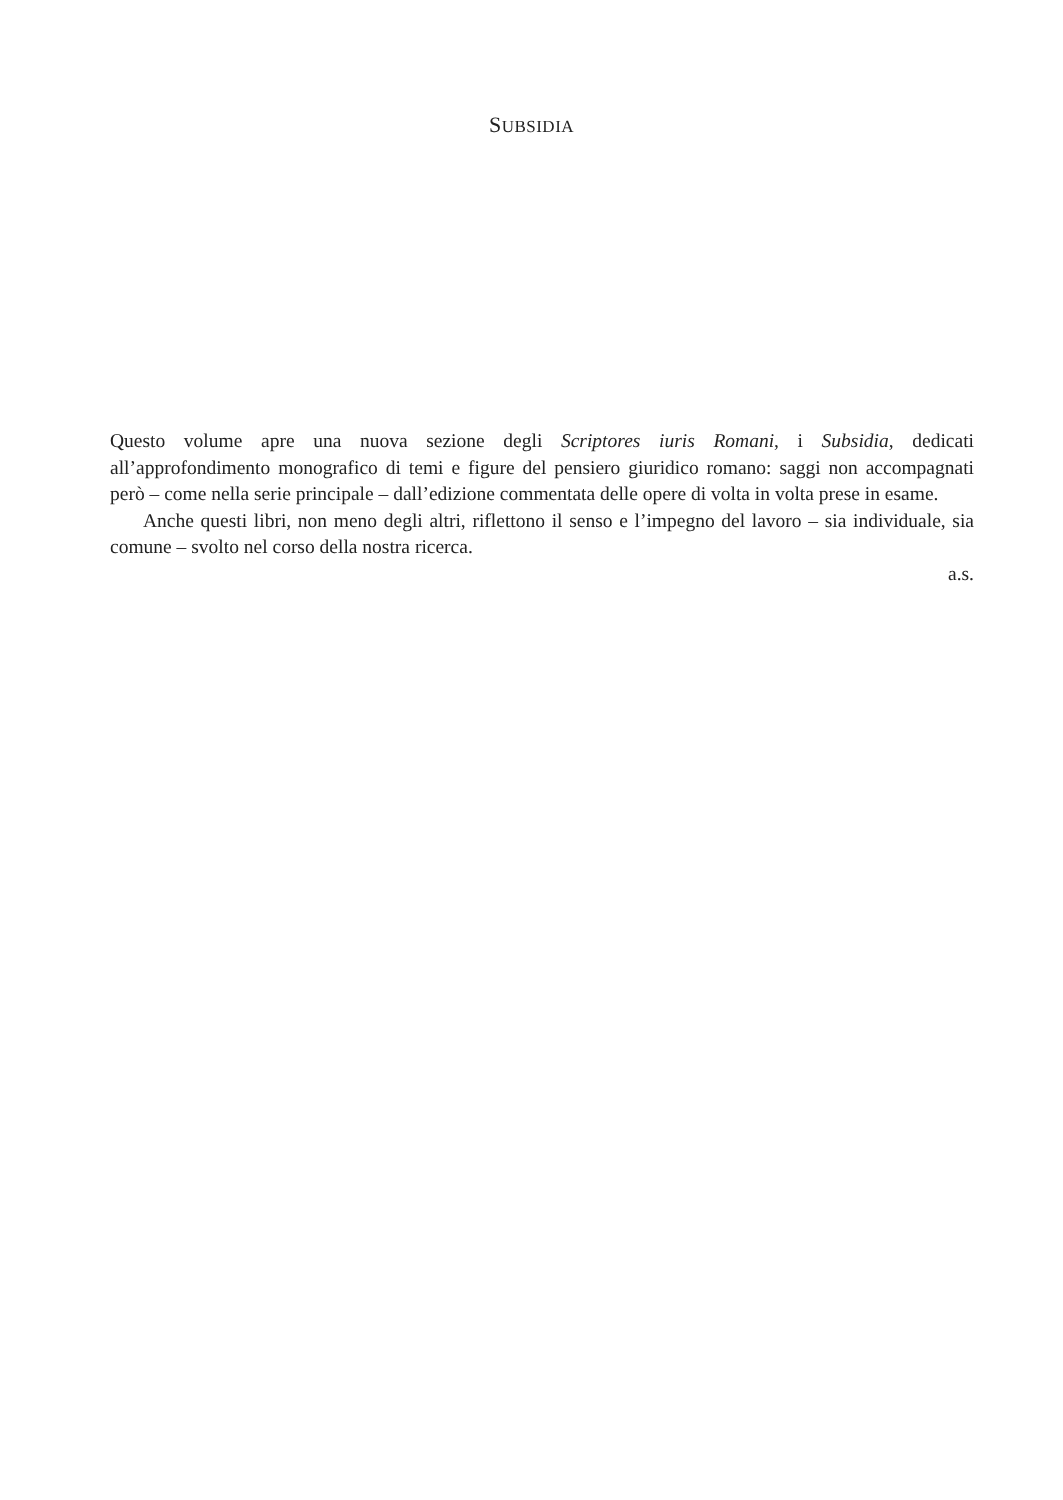SUBSIDIA
Questo volume apre una nuova sezione degli Scriptores iuris Romani, i Subsidia, dedicati all’approfondimento monografico di temi e figure del pensiero giuridico romano: saggi non accompagnati però – come nella serie principale – dall’edizione commentata delle opere di volta in volta prese in esame.
Anche questi libri, non meno degli altri, riflettono il senso e l’impegno del lavoro – sia individuale, sia comune – svolto nel corso della nostra ricerca.
a.s.